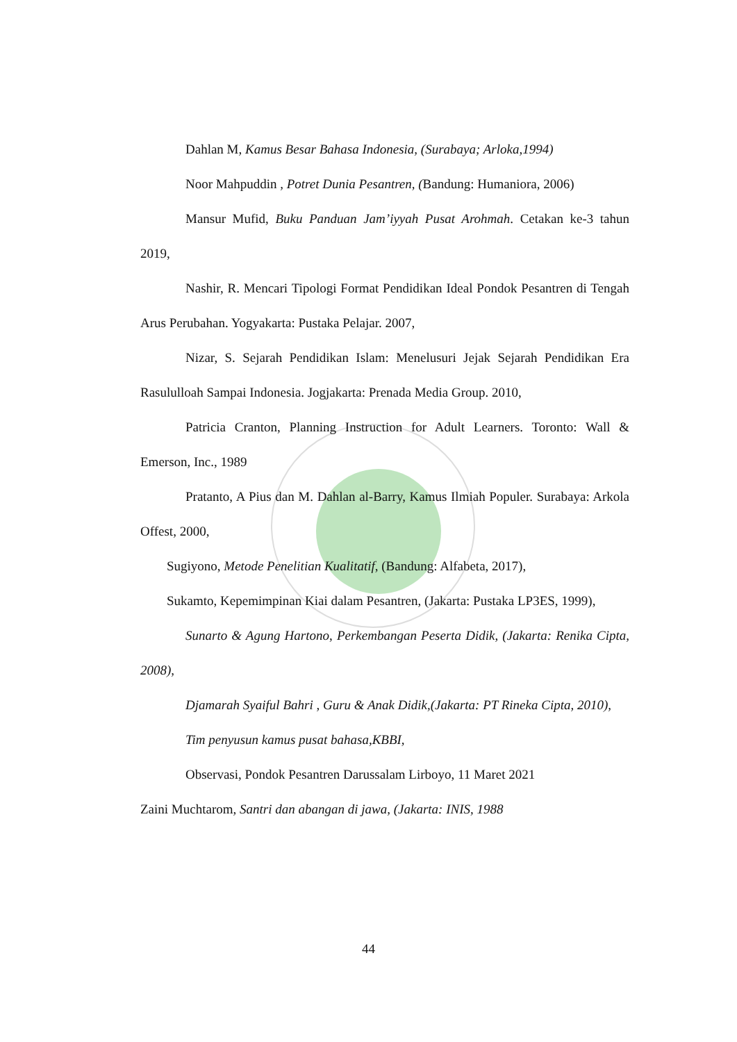Dahlan M, Kamus Besar Bahasa Indonesia, (Surabaya; Arloka,1994)
Noor Mahpuddin , Potret Dunia Pesantren, (Bandung: Humaniora, 2006)
Mansur Mufid, Buku Panduan Jam’iyyah Pusat Arohmah. Cetakan ke-3 tahun 2019,
Nashir, R. Mencari Tipologi Format Pendidikan Ideal Pondok Pesantren di Tengah Arus Perubahan. Yogyakarta: Pustaka Pelajar. 2007,
Nizar, S. Sejarah Pendidikan Islam: Menelusuri Jejak Sejarah Pendidikan Era Rasululloah Sampai Indonesia. Jogjakarta: Prenada Media Group. 2010,
Patricia Cranton, Planning Instruction for Adult Learners. Toronto: Wall & Emerson, Inc., 1989
Pratanto, A Pius dan M. Dahlan al-Barry, Kamus Ilmiah Populer. Surabaya: Arkola Offest, 2000,
Sugiyono, Metode Penelitian Kualitatif, (Bandung: Alfabeta, 2017),
Sukamto, Kepemimpinan Kiai dalam Pesantren, (Jakarta: Pustaka LP3ES, 1999),
Sunarto & Agung Hartono, Perkembangan Peserta Didik, (Jakarta: Renika Cipta, 2008),
Djamarah Syaiful Bahri , Guru & Anak Didik,(Jakarta: PT Rineka Cipta, 2010),
Tim penyusun kamus pusat bahasa,KBBI,
Observasi, Pondok Pesantren Darussalam Lirboyo, 11 Maret 2021
Zaini Muchtarom, Santri dan abangan di jawa, (Jakarta: INIS, 1988
44